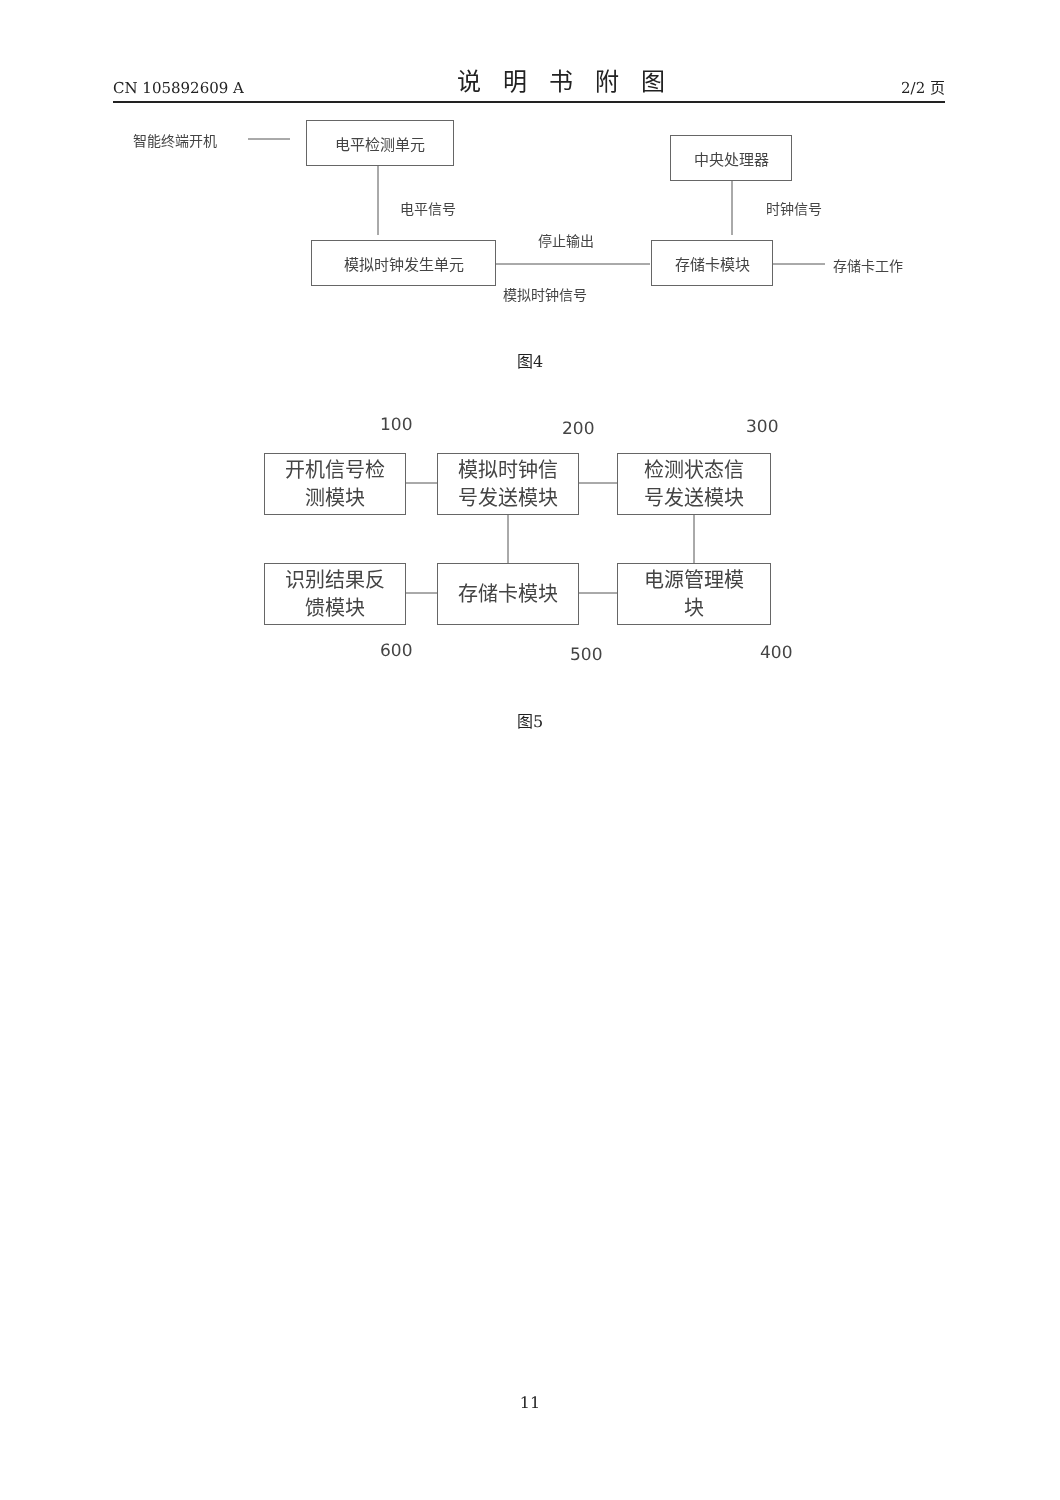CN 105892609 A
说明书附图
2/2 页
智能终端开机
电平检测单元
电平信号
中央处理器
时钟信号
模拟时钟发生单元
停止输出
模拟时钟信号
存储卡模块
存储卡工作
图4
100 200 300
开机信号检
测模块
模拟时钟信
号发送模块
检测状态信
号发送模块
识别结果反
馈模块
存储卡模块
电源管理模
块
600 500 400
图5
11